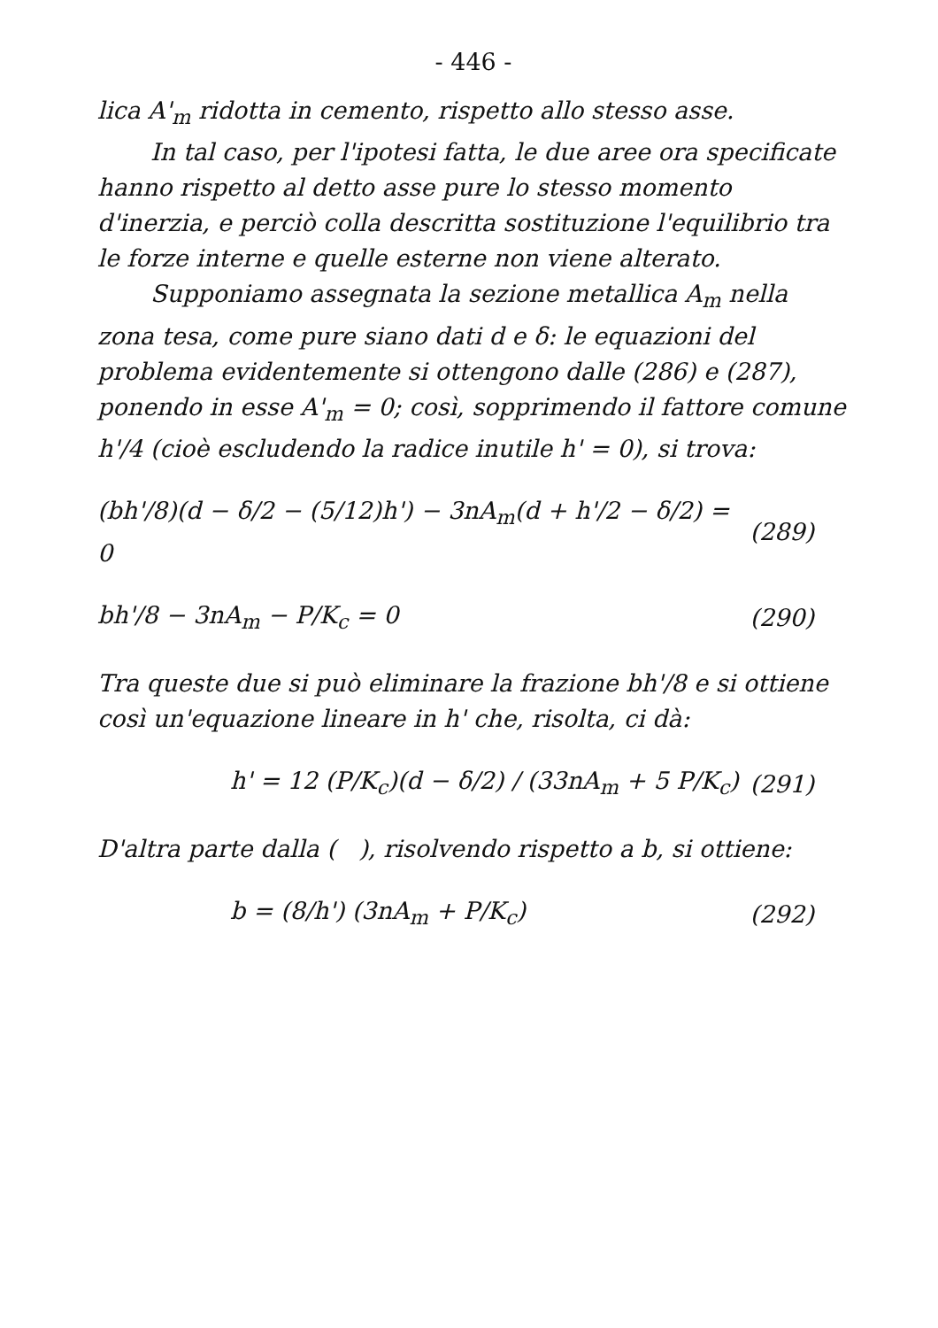- 446 -
lica A'<sub>m</sub> ridotta in cemento, rispetto allo stesso asse.
In tal caso, per l'ipotesi fatta, le due aree ora specificate hanno rispetto al detto asse pure lo stesso momento d'inerzia, e perciò colla descritta sostituzione l'equilibrio tra le forze interne e quelle esterne non viene alterato.
Supponiamo assegnata la sezione metallica A<sub>m</sub> nella zona tesa, come pure siano dati d e δ: le equazioni del problema evidentemente si ottengono dalle (286) e (287), ponendo in esse A'<sub>m</sub> = 0; così, sopprimendo il fattore comune h'/4 (cioè escludendo la radice inutile h' = 0), si trova:
(bh'/8)(d − δ/2 − (5/12)h') − 3nA<sub>m</sub>(d + h'/2 − δ/2) = 0 (289)
bh'/8 − 3nA<sub>m</sub> − P/K<sub>c</sub> = 0 (290)
Tra queste due si può eliminare la frazione bh'/8 e si ottiene così un'equazione lineare in h' che, risolta, ci dà:
h' = 12 (P/K<sub>c</sub>)(d − δ/2) / (33nA<sub>m</sub> + 5 P/K<sub>c</sub>) (291)
D'altra parte dalla ( ), risolvendo rispetto a b, si ottiene:
b = (8/h') (3nA<sub>m</sub> + P/K<sub>c</sub>) (292)